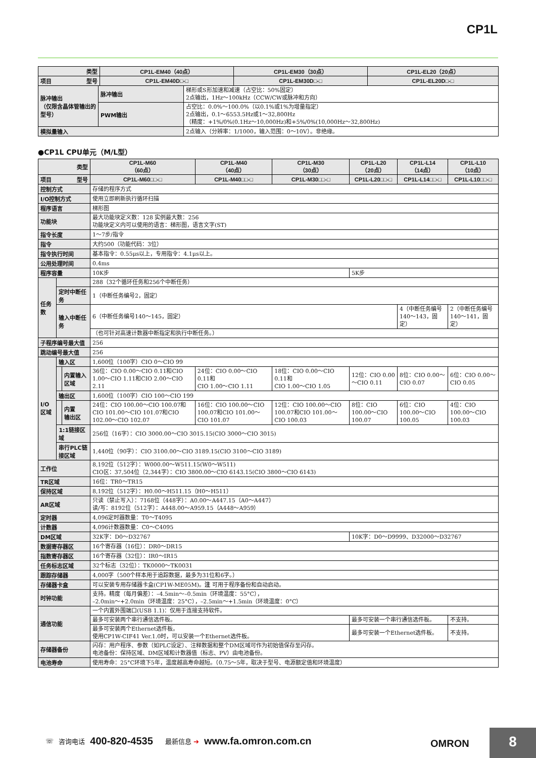CP1L
| 类型 | CP1L-EM40（40点） | CP1L-EM30（30点） | CP1L-EL20（20点） |
| --- | --- | --- | --- |
| 项目 型号 | CP1L-EM40D□-□ | CP1L-EM30D□-□ | CP1L-EL20D□-□ |
| 脉冲输出 （仅限含晶体管输出的型号） | 脉冲输出 | 梯形或S形加速和减速（占空比：50%固定） 2点输出，1Hz～100kHz（CCW/CW或脉冲和方向） |
| | PWM输出 | 占空比：0.0%～100.0%（以0.1%或1%为增量指定） 2点输出，0.1～6553.5Hz或1～32,800Hz （精度：+1%/0%(0.1Hz～10,000Hz)和+5%/0%(10,000Hz～32,800Hz) |
| 模拟量输入 | | 2点输入（分辨率：1/1000，输入范围：0～10V）。非绝缘。 |
●CP1L CPU单元（M/L型）
| 类型 | | | CP1L-M60 （60点） | CP1L-M40 （40点） | CP1L-M30 （30点） | CP1L-L20 （20点） | CP1L-L14 （14点） | CP1L-L10 （10点） |
| --- | --- | --- | --- | --- | --- | --- | --- | --- |
| 项目 型号 | | | CP1L-M60□□-□ | CP1L-M40□□-□ | CP1L-M30□□-□ | CP1L-L20□□-□ | CP1L-L14□□-□ | CP1L-L10□□-□ |
| 控制方式 | | | 存储的程序方式 | | | | | |
| I/O控制方式 | | | 使用立即刷新执行循环扫描 | | | | | |
| 程序语言 | | | 梯形图 | | | | | |
| 功能块 | | | 最大功能块定义数：128 实例最大数：256 功能块定义内可以使用的语言：梯形图，语言文字(ST) | | | | | |
| 指令长度 | | | 1～7步/指令 | | | | | |
| 指令 | | | 大约500（功能代码：3位） | | | | | |
| 指令执行时间 | | | 基本指令：0.55μs以上，专用指令：4.1μs以上。 | | | | | |
| 公用处理时间 | | | 0.4ms | | | | | |
| 程序容量 | | | 10K步 | | | 5K步 | | |
| 任务数 | | | 288（32个循环任务和256个中断任务） | | | | | |
| | 定时中断任务 | | 1（中断任务编号2，固定） | | | | | |
| | 输入中断任务 | | 6（中断任务编号140～145，固定） | | | | 4（中断任务编号140～143，固定） | 2（中断任务编号140～141，固定） |
| | | | （也可针对高速计数器中断指定和执行中断任务。） | | | | | |
| 子程序编号最大值 | | | 256 | | | | | |
| 跳动编号最大值 | | | 256 | | | | | |
| I/O 区域 | 输入区 | | 1,600位（100字）CIO 0～CIO 99 | | | | | |
| | | 内置输入区域 | 36位：CIO 0.00～CIO 0.11和CIO 1.00～CIO 1.11和CIO 2.00～CIO 2.11 | 24位：CIO 0.00～CIO 0.11和 CIO 1.00～CIO 1.11 | 18位：CIO 0.00～CIO 0.11和 CIO 1.00～CIO 1.05 | 12位：CIO 0.00～CIO 0.11 | 8位：CIO 0.00～CIO 0.07 | 6位：CIO 0.00～CIO 0.05 |
| | 输出区 | | 1,600位（100字）CIO 100～CIO 199 | | | | | |
| | | 内置 输出区 | 24位：CIO 100.00～CIO 100.07和CIO 101.00～CIO 101.07和CIO 102.00～CIO 102.07 | 16位：CIO 100.00～CIO 100.07和CIO 101.00～CIO 101.07 | 12位：CIO 100.00～CIO 100.07和CIO 101.00～CIO 100.03 | 8位：CIO 100.00～CIO 100.07 | 6位：CIO 100.00～CIO 100.05 | 4位：CIO 100.00～CIO 100.03 |
| | 1:1链接区域 | | 256位（16字）：CIO 3000.00～CIO 3015.15(CIO 3000～CIO 3015) | | | | | |
| | 串行PLC链接区域 | | 1,440位（90字）：CIO 3100.00～CIO 3189.15(CIO 3100～CIO 3189) | | | | | |
| 工作位 | | | 8,192位（512字）：W000.00～W511.15(W0～W511) CIO区：37,504位（2,344字）：CIO 3800.00～CIO 6143.15(CIO 3800～CIO 6143) | | | | | |
| TR区域 | | | 16位：TR0～TR15 | | | | | |
| 保持区域 | | | 8,192位（512字）：H0.00～H511.15（H0～H511） | | | | | |
| AR区域 | | | 只读（禁止写入）：7168位（448字）：A0.00～A447.15（A0～A447） 读/写：8192位（512字）：A448.00～A959.15（A448～A959） | | | | | |
| 定时器 | | | 4,096定时器数量：T0～T4095 | | | | | |
| 计数器 | | | 4,096计数器数量：C0～C4095 | | | | | |
| DM区域 | | | 32K字：D0～D32767 | | | 10K字：D0～D9999、D32000～D32767 | | |
| 数据寄存器区 | | | 16个寄存器（16位）：DR0～DR15 | | | | | |
| 指数寄存器区 | | | 16个寄存器（32位）：IR0～IR15 | | | | | |
| 任务标志区域 | | | 32个标志（32位）：TK0000～TK0031 | | | | | |
| 跟踪存储器 | | | 4,000字（500个样本用于追踪数据，最多为31位和6字。） | | | | | |
| 存储器卡盒 | | | 可以安装专用存储器卡盒(CP1W-ME05M)。 注 可用于程序备份和自动启动。 | | | | | |
| 时钟功能 | | | 支持。精度（每月偏差）：–4.5min～–0.5min（环境温度：55°C）， –2.0min～+2.0min（环境温度：25°C），–2.5min～+1.5min（环境温度：0°C） | | | | | |
| 通信功能 | | | 一个内置外围端口(USB 1.1)：仅用于连接支持软件。 | | | | | |
| | | | 最多可安装两个串行通信选件板。 | | | 最多可安装一个串行通信选件板。 | | 不支持。 |
| | | | 最多可安装两个Ethernet选件板。 使用CP1W-CIF41 Ver.1.0时，可以安装一个Ethernet选件板。 | | | 最多可安装一个Ethernet选件板。 | | 不支持。 |
| 存储器备份 | | | 闪存：用户程序、参数（如PLC设定）、注释数据和整个DM区域可作为初始值保存至闪存。 电池备份：保持区域、DM区域和计数器值（标志、PV）由电池备份。 | | | | | |
| 电池寿命 | | | 使用寿命：25°C环境下5年，温度越高寿命越短。（0.75～5年，取决于型号、电源额定值和环境温度） | | | | | |
☏ 咨询电话 400-820-4535 最新信息 ➔ www.fa.omron.com.cn
OMRON 8